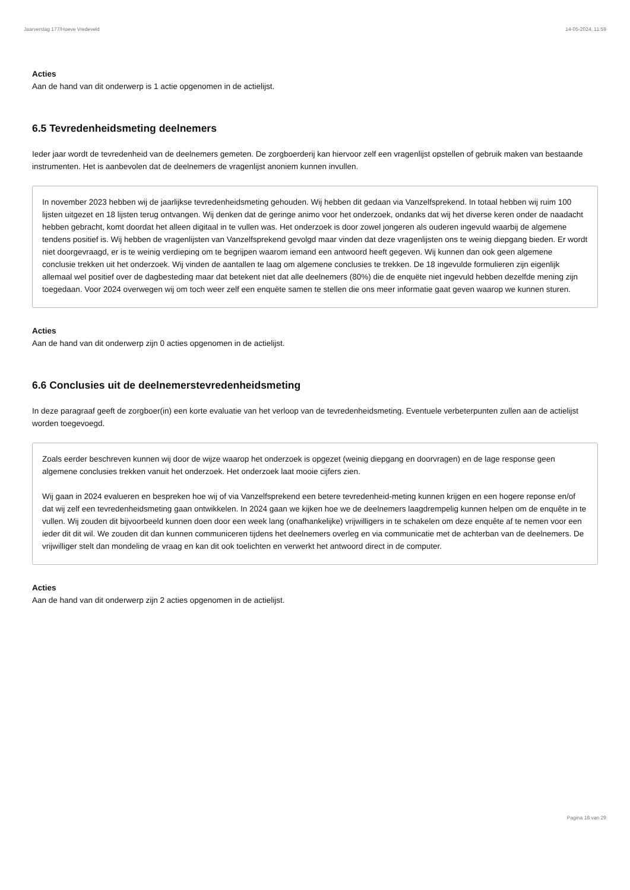Jaarverslag 177/Hoeve Vredeveld 14-05-2024, 11:59
Acties
Aan de hand van dit onderwerp is 1 actie opgenomen in de actielijst.
6.5 Tevredenheidsmeting deelnemers
Ieder jaar wordt de tevredenheid van de deelnemers gemeten. De zorgboerderij kan hiervoor zelf een vragenlijst opstellen of gebruik maken van bestaande instrumenten. Het is aanbevolen dat de deelnemers de vragenlijst anoniem kunnen invullen.
In november 2023 hebben wij de jaarlijkse tevredenheidsmeting gehouden. Wij hebben dit gedaan via Vanzelfsprekend. In totaal hebben wij ruim 100 lijsten uitgezet en 18 lijsten terug ontvangen. Wij denken dat de geringe animo voor het onderzoek, ondanks dat wij het diverse keren onder de naadacht hebben gebracht, komt doordat het alleen digitaal in te vullen was. Het onderzoek is door zowel jongeren als ouderen ingevuld waarbij de algemene tendens positief is. Wij hebben de vragenlijsten van Vanzelfsprekend gevolgd maar vinden dat deze vragenlijsten ons te weinig diepgang bieden. Er wordt niet doorgevraagd, er is te weinig verdieping om te begrijpen waarom iemand een antwoord heeft gegeven. Wij kunnen dan ook geen algemene conclusie trekken uit het onderzoek. Wij vinden de aantallen te laag om algemene conclusies te trekken. De 18 ingevulde formulieren zijn eigenlijk allemaal wel positief over de dagbesteding maar dat betekent niet dat alle deelnemers (80%) die de enquëte niet ingevuld hebben dezelfde mening zijn toegedaan. Voor 2024 overwegen wij om toch weer zelf een enquëte samen te stellen die ons meer informatie gaat geven waarop we kunnen sturen.
Acties
Aan de hand van dit onderwerp zijn 0 acties opgenomen in de actielijst.
6.6 Conclusies uit de deelnemerstevredenheidsmeting
In deze paragraaf geeft de zorgboer(in) een korte evaluatie van het verloop van de tevredenheidsmeting. Eventuele verbeterpunten zullen aan de actielijst worden toegevoegd.
Zoals eerder beschreven kunnen wij door de wijze waarop het onderzoek is opgezet (weinig diepgang en doorvragen) en de lage response geen algemene conclusies trekken vanuit het onderzoek. Het onderzoek laat mooie cijfers zien.
Wij gaan in 2024 evalueren en bespreken hoe wij of via Vanzelfsprekend een betere tevredenheid-meting kunnen krijgen en een hogere reponse en/of dat wij zelf een tevredenheidsmeting gaan ontwikkelen. In 2024 gaan we kijken hoe we de deelnemers laagdrempelig kunnen helpen om de enquête in te vullen. Wij zouden dit bijvoorbeeld kunnen doen door een week lang (onafhankelijke) vrijwilligers in te schakelen om deze enquête af te nemen voor een ieder dit dit wil. We zouden dit dan kunnen communiceren tijdens het deelnemers overleg en via communicatie met de achterban van de deelnemers. De vrijwilliger stelt dan mondeling de vraag en kan dit ook toelichten en verwerkt het antwoord direct in de computer.
Acties
Aan de hand van dit onderwerp zijn 2 acties opgenomen in de actielijst.
Pagina 18 van 29